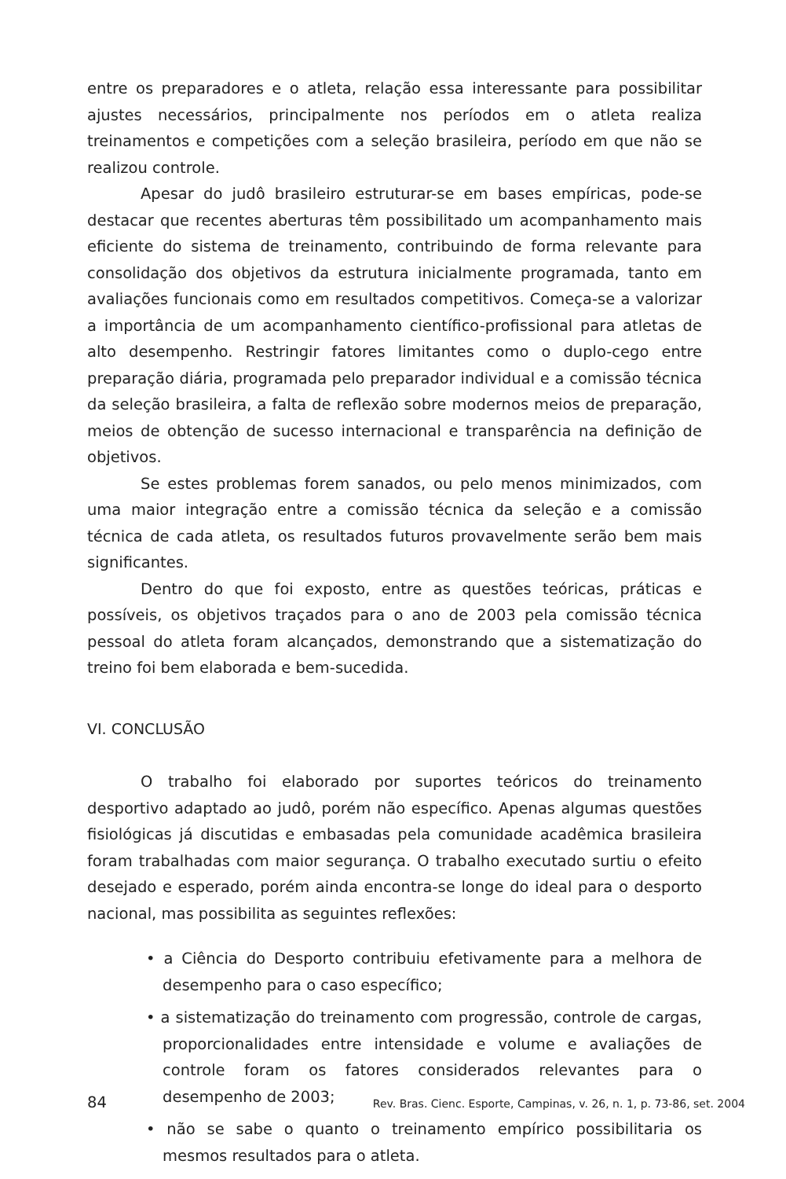entre os preparadores e o atleta, relação essa interessante para possibilitar ajustes necessários, principalmente nos períodos em o atleta realiza treinamentos e competições com a seleção brasileira, período em que não se realizou controle.
Apesar do judô brasileiro estruturar-se em bases empíricas, pode-se destacar que recentes aberturas têm possibilitado um acompanhamento mais eficiente do sistema de treinamento, contribuindo de forma relevante para consolidação dos objetivos da estrutura inicialmente programada, tanto em avaliações funcionais como em resultados competitivos. Começa-se a valorizar a importância de um acompanhamento científico-profissional para atletas de alto desempenho. Restringir fatores limitantes como o duplo-cego entre preparação diária, programada pelo preparador individual e a comissão técnica da seleção brasileira, a falta de reflexão sobre modernos meios de preparação, meios de obtenção de sucesso internacional e transparência na definição de objetivos.
Se estes problemas forem sanados, ou pelo menos minimizados, com uma maior integração entre a comissão técnica da seleção e a comissão técnica de cada atleta, os resultados futuros provavelmente serão bem mais significantes.
Dentro do que foi exposto, entre as questões teóricas, práticas e possíveis, os objetivos traçados para o ano de 2003 pela comissão técnica pessoal do atleta foram alcançados, demonstrando que a sistematização do treino foi bem elaborada e bem-sucedida.
VI. CONCLUSÃO
O trabalho foi elaborado por suportes teóricos do treinamento desportivo adaptado ao judô, porém não específico. Apenas algumas questões fisiológicas já discutidas e embasadas pela comunidade acadêmica brasileira foram trabalhadas com maior segurança. O trabalho executado surtiu o efeito desejado e esperado, porém ainda encontra-se longe do ideal para o desporto nacional, mas possibilita as seguintes reflexões:
• a Ciência do Desporto contribuiu efetivamente para a melhora de desempenho para o caso específico;
• a sistematização do treinamento com progressão, controle de cargas, proporcionalidades entre intensidade e volume e avaliações de controle foram os fatores considerados relevantes para o desempenho de 2003;
• não se sabe o quanto o treinamento empírico possibilitaria os mesmos resultados para o atleta.
84 Rev. Bras. Cienc. Esporte, Campinas, v. 26, n. 1, p. 73-86, set. 2004